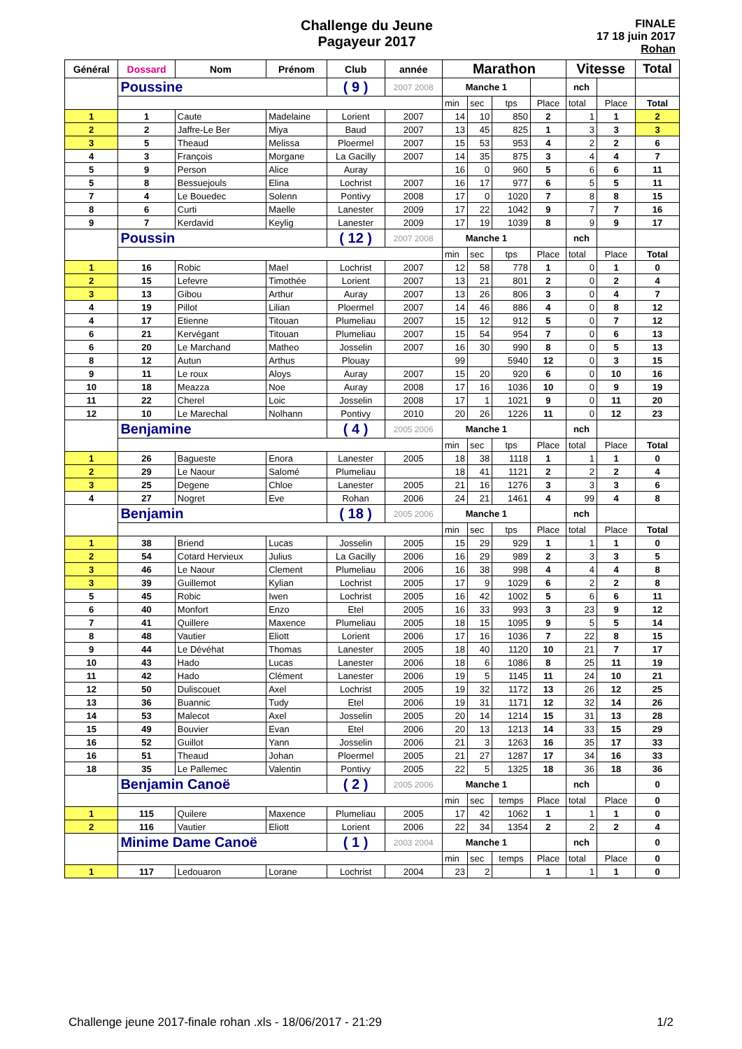Challenge du Jeune
Pagayeur 2017
FINALE
17 18 juin 2017
Rohan
| Général | Dossard | Nom | Prénom | Club | année | Marathon | | | | Vitesse | | Total |
| --- | --- | --- | --- | --- | --- | --- | --- | --- | --- | --- | --- | --- |
| | Poussine | | | ( 9 ) | 2007 2008 | Manche 1 | | | | nch | | |
| | | | | | | min | sec | tps | Place | total | Place | Total |
| 1 | 1 | Caute | Madelaine | Lorient | 2007 | 14 | 10 | 850 | 2 | 1 | 1 | 2 |
| 2 | 2 | Jaffre-Le Ber | Miya | Baud | 2007 | 13 | 45 | 825 | 1 | 3 | 3 | 3 |
| 3 | 5 | Theaud | Melissa | Ploermel | 2007 | 15 | 53 | 953 | 4 | 2 | 2 | 6 |
| 4 | 3 | François | Morgane | La Gacilly | 2007 | 14 | 35 | 875 | 3 | 4 | 4 | 7 |
| 5 | 9 | Person | Alice | Auray | | 16 | 0 | 960 | 5 | 6 | 6 | 11 |
| 5 | 8 | Bessuejouls | Elina | Lochrist | 2007 | 16 | 17 | 977 | 6 | 5 | 5 | 11 |
| 7 | 4 | Le Bouedec | Solenn | Pontivy | 2008 | 17 | 0 | 1020 | 7 | 8 | 8 | 15 |
| 8 | 6 | Curti | Maelle | Lanester | 2009 | 17 | 22 | 1042 | 9 | 7 | 7 | 16 |
| 9 | 7 | Kerdavid | Keylig | Lanester | 2009 | 17 | 19 | 1039 | 8 | 9 | 9 | 17 |
| | Poussin | | | ( 12 ) | 2007 2008 | Manche 1 | | | | nch | | |
| | | | | | | min | sec | tps | Place | total | Place | Total |
| 1 | 16 | Robic | Mael | Lochrist | 2007 | 12 | 58 | 778 | 1 | 0 | 1 | 0 |
| 2 | 15 | Lefevre | Timothée | Lorient | 2007 | 13 | 21 | 801 | 2 | 0 | 2 | 4 |
| 3 | 13 | Gibou | Arthur | Auray | 2007 | 13 | 26 | 806 | 3 | 0 | 4 | 7 |
| 4 | 19 | Pillot | Lilian | Ploermel | 2007 | 14 | 46 | 886 | 4 | 0 | 8 | 12 |
| 4 | 17 | Etienne | Titouan | Plumeliau | 2007 | 15 | 12 | 912 | 5 | 0 | 7 | 12 |
| 6 | 21 | Kervégant | Titouan | Plumeliau | 2007 | 15 | 54 | 954 | 7 | 0 | 6 | 13 |
| 6 | 20 | Le Marchand | Matheo | Josselin | 2007 | 16 | 30 | 990 | 8 | 0 | 5 | 13 |
| 8 | 12 | Autun | Arthus | Plouay | | 99 | | 5940 | 12 | 0 | 3 | 15 |
| 9 | 11 | Le roux | Aloys | Auray | 2007 | 15 | 20 | 920 | 6 | 0 | 10 | 16 |
| 10 | 18 | Meazza | Noe | Auray | 2008 | 17 | 16 | 1036 | 10 | 0 | 9 | 19 |
| 11 | 22 | Cherel | Loic | Josselin | 2008 | 17 | 1 | 1021 | 9 | 0 | 11 | 20 |
| 12 | 10 | Le Marechal | Nolhann | Pontivy | 2010 | 20 | 26 | 1226 | 11 | 0 | 12 | 23 |
| | Benjamine | | | ( 4 ) | 2005 2006 | Manche 1 | | | | nch | | |
| | | | | | | min | sec | tps | Place | total | Place | Total |
| 1 | 26 | Bagueste | Enora | Lanester | 2005 | 18 | 38 | 1118 | 1 | 1 | 1 | 0 |
| 2 | 29 | Le Naour | Salomé | Plumeliau | | 18 | 41 | 1121 | 2 | 2 | 2 | 4 |
| 3 | 25 | Degene | Chloe | Lanester | 2005 | 21 | 16 | 1276 | 3 | 3 | 3 | 6 |
| 4 | 27 | Nogret | Eve | Rohan | 2006 | 24 | 21 | 1461 | 4 | 99 | 4 | 8 |
| | Benjamin | | | ( 18 ) | 2005 2006 | Manche 1 | | | | nch | | |
| | | | | | | min | sec | tps | Place | total | Place | Total |
| 1 | 38 | Briend | Lucas | Josselin | 2005 | 15 | 29 | 929 | 1 | 1 | 1 | 0 |
| 2 | 54 | Cotard Hervieux | Julius | La Gacilly | 2006 | 16 | 29 | 989 | 2 | 3 | 3 | 5 |
| 3 | 46 | Le Naour | Clement | Plumeliau | 2006 | 16 | 38 | 998 | 4 | 4 | 4 | 8 |
| 3 | 39 | Guillemot | Kylian | Lochrist | 2005 | 17 | 9 | 1029 | 6 | 2 | 2 | 8 |
| 5 | 45 | Robic | Iwen | Lochrist | 2005 | 16 | 42 | 1002 | 5 | 6 | 6 | 11 |
| 6 | 40 | Monfort | Enzo | Etel | 2005 | 16 | 33 | 993 | 3 | 23 | 9 | 12 |
| 7 | 41 | Quillere | Maxence | Plumeliau | 2005 | 18 | 15 | 1095 | 9 | 5 | 5 | 14 |
| 8 | 48 | Vautier | Eliott | Lorient | 2006 | 17 | 16 | 1036 | 7 | 22 | 8 | 15 |
| 9 | 44 | Le Dévéhat | Thomas | Lanester | 2005 | 18 | 40 | 1120 | 10 | 21 | 7 | 17 |
| 10 | 43 | Hado | Lucas | Lanester | 2006 | 18 | 6 | 1086 | 8 | 25 | 11 | 19 |
| 11 | 42 | Hado | Clément | Lanester | 2006 | 19 | 5 | 1145 | 11 | 24 | 10 | 21 |
| 12 | 50 | Duliscouet | Axel | Lochrist | 2005 | 19 | 32 | 1172 | 13 | 26 | 12 | 25 |
| 13 | 36 | Buannic | Tudy | Etel | 2006 | 19 | 31 | 1171 | 12 | 32 | 14 | 26 |
| 14 | 53 | Malecot | Axel | Josselin | 2005 | 20 | 14 | 1214 | 15 | 31 | 13 | 28 |
| 15 | 49 | Bouvier | Evan | Etel | 2006 | 20 | 13 | 1213 | 14 | 33 | 15 | 29 |
| 16 | 52 | Guillot | Yann | Josselin | 2006 | 21 | 3 | 1263 | 16 | 35 | 17 | 33 |
| 16 | 51 | Theaud | Johan | Ploermel | 2005 | 21 | 27 | 1287 | 17 | 34 | 16 | 33 |
| 18 | 35 | Le Pallemec | Valentin | Pontivy | 2005 | 22 | 5 | 1325 | 18 | 36 | 18 | 36 |
| | Benjamin Canoë | | | ( 2 ) | 2005 2006 | Manche 1 | | | | nch | | 0 |
| | | | | | | min | sec | temps | Place | total | Place | 0 |
| 1 | 115 | Quilere | Maxence | Plumeliau | 2005 | 17 | 42 | 1062 | 1 | 1 | 1 | 0 |
| 2 | 116 | Vautier | Eliott | Lorient | 2006 | 22 | 34 | 1354 | 2 | 2 | 2 | 4 |
| | Minime Dame Canoë | | | ( 1 ) | 2003 2004 | Manche 1 | | | | nch | | 0 |
| | | | | | | min | sec | temps | Place | total | Place | 0 |
| 1 | 117 | Ledouaron | Lorane | Lochrist | 2004 | 23 | 2 | | 1 | 1 | 1 | 0 |
Challenge jeune 2017-finale rohan .xls - 18/06/2017 - 21:29 1/2